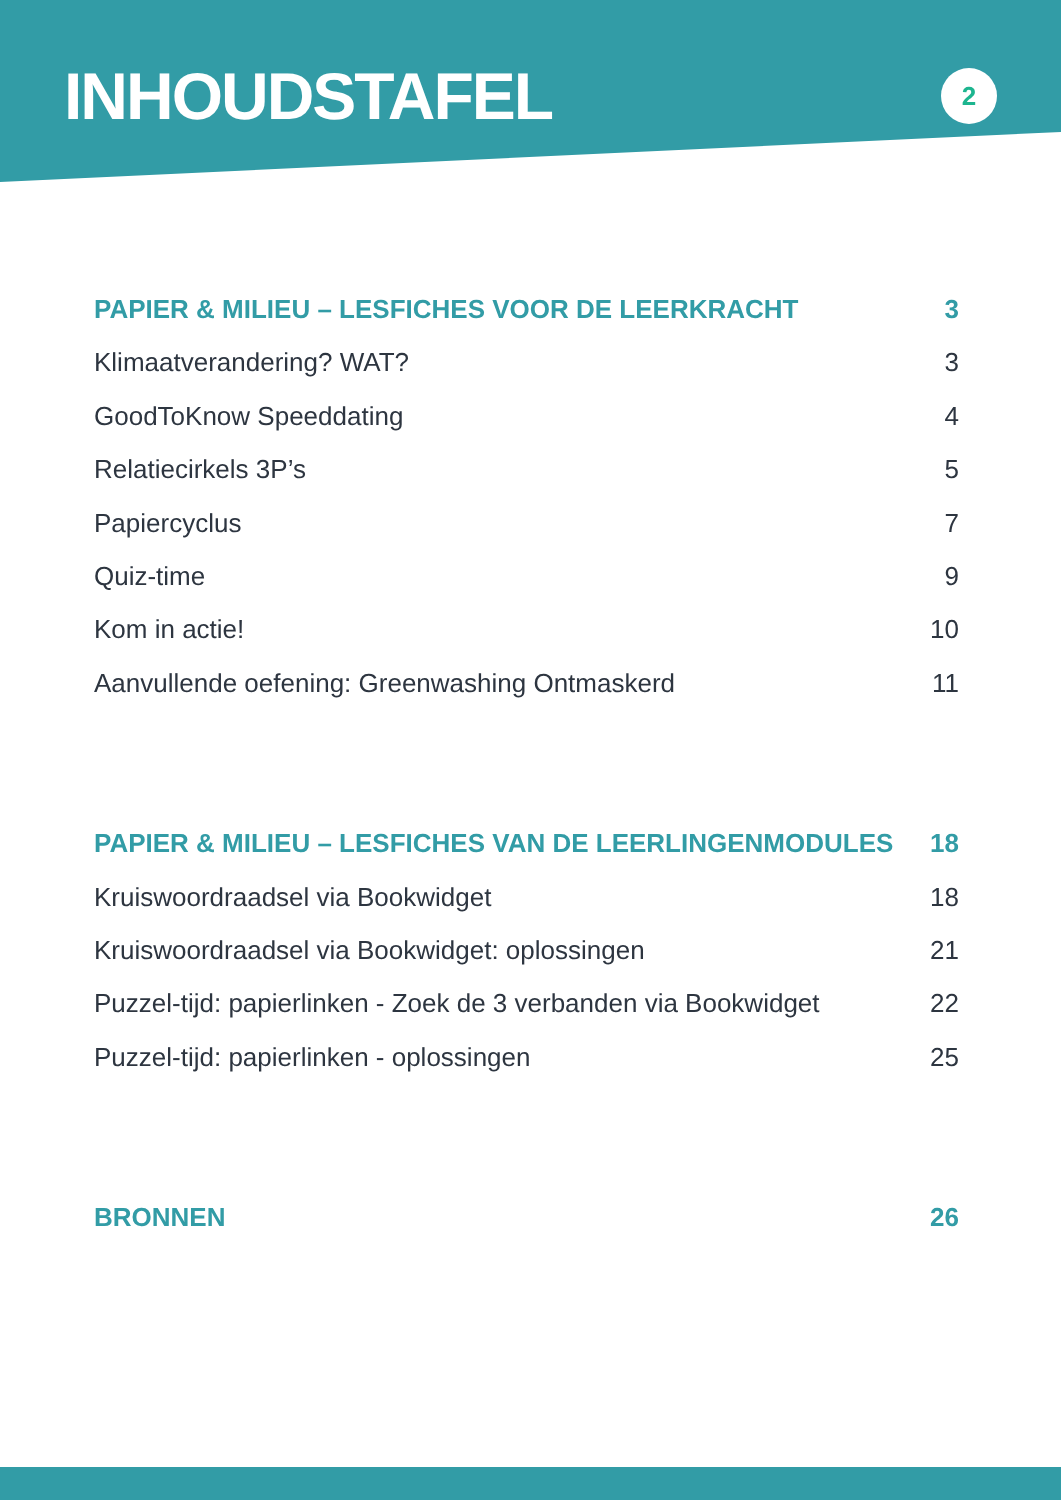INHOUDSTAFEL
2
PAPIER & MILIEU – LESFICHES VOOR DE LEERKRACHT 3
Klimaatverandering? WAT? 3
GoodToKnow Speeddating 4
Relatiecirkels 3P’s 5
Papiercyclus 7
Quiz-time 9
Kom in actie! 10
Aanvullende oefening: Greenwashing Ontmaskerd 11
PAPIER & MILIEU – LESFICHES VAN DE LEERLINGENMODULES 18
Kruiswoordraadsel via Bookwidget 18
Kruiswoordraadsel via Bookwidget: oplossingen 21
Puzzel-tijd: papierlinken - Zoek de 3 verbanden via Bookwidget 22
Puzzel-tijd: papierlinken - oplossingen 25
BRONNEN 26